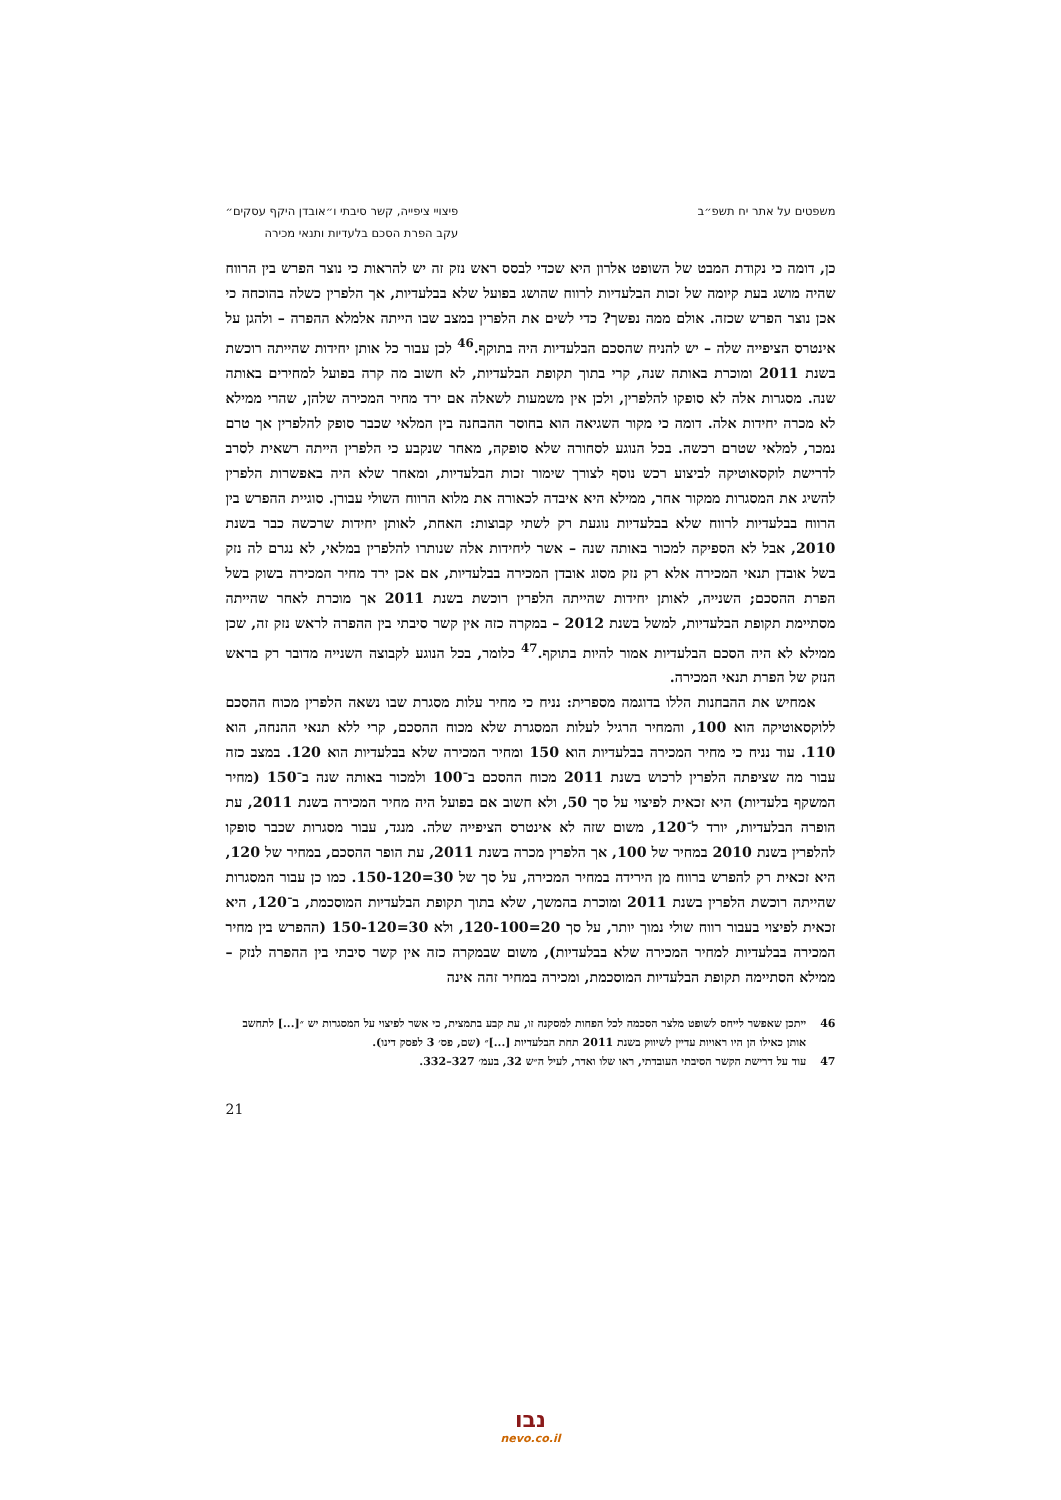משפטים על אתר יח תשפ״ב פיצויי ציפייה, קשר סיבתי ו״אובדן היקף עסקים״
עקב הפרת הסכם בלעדיות ותנאי מכירה
כן, דומה כי נקודת המבט של השופט אלרון היא שכדי לבסס ראש נזק זה יש להראות כי נוצר הפרש בין הרווח שהיה מושג בעת קיומה של זכות הבלעדיות לרווח שהושג בפועל שלא בבלעדיות, אך הלפרין כשלה בהוכחה כי אכן נוצר הפרש שכזה. אולם ממה נפשך? כדי לשים את הלפרין במצב שבו הייתה אלמלא ההפרה – ולהגן על אינטרס הציפייה שלה – יש להניח שהסכם הבלעדיות היה בתוקף.<sup>46</sup> לכן עבור כל אותן יחידות שהייתה רוכשת בשנת 2011 ומוכרת באותה שנה, קרי בתוך תקופת הבלעדיות, לא חשוב מה קרה בפועל למחירים באותה שנה. מסגרות אלה לא סופקו להלפרין, ולכן אין משמעות לשאלה אם ירד מחיר המכירה שלהן, שהרי ממילא לא מכרה יחידות אלה. דומה כי מקור השגיאה הוא בחוסר ההבחנה בין המלאי שכבר סופק להלפרין אך טרם נמכר, למלאי שטרם רכשה. בכל הנוגע לסחורה שלא סופקה, מאחר שנקבע כי הלפרין הייתה רשאית לסרב לדרישת לוקסאוטיקה לביצוע רכש נוסף לצורך שימור זכות הבלעדיות, ומאחר שלא היה באפשרות הלפרין להשיג את המסגרות ממקור אחר, ממילא היא איבדה לכאורה את מלוא הרווח השולי עבורן. סוגיית ההפרש בין הרווח בבלעדיות לרווח שלא בבלעדיות נוגעת רק לשתי קבוצות: האחת, לאותן יחידות שרכשה כבר בשנת 2010, אבל לא הספיקה למכור באותה שנה – אשר ליחידות אלה שנותרו להלפרין במלאי, לא נגרם לה נזק בשל אובדן תנאי המכירה אלא רק נזק מסוג אובדן המכירה בבלעדיות, אם אכן ירד מחיר המכירה בשוק בשל הפרת ההסכם; השנייה, לאותן יחידות שהייתה הלפרין רוכשת בשנת 2011 אך מוכרת לאחר שהייתה מסתיימת תקופת הבלעדיות, למשל בשנת 2012 – במקרה כזה אין קשר סיבתי בין ההפרה לראש נזק זה, שכן ממילא לא היה הסכם הבלעדיות אמור להיות בתוקף.<sup>47</sup> כלומר, בכל הנוגע לקבוצה השנייה מדובר רק בראש הנזק של הפרת תנאי המכירה.
אמחיש את ההבחנות הללו בדוגמה מספרית: נניח כי מחיר עלות מסגרת שבו נשאה הלפרין מכוח ההסכם ללוקסאוטיקה הוא 100, והמחיר הרגיל לעלות המסגרת שלא מכוח ההסכם, קרי ללא תנאי ההנחה, הוא 110. עוד נניח כי מחיר המכירה בבלעדיות הוא 150 ומחיר המכירה שלא בבלעדיות הוא 120. במצב כזה עבור מה שציפתה הלפרין לרכוש בשנת 2011 מכוח ההסכם ב־100 ולמכור באותה שנה ב־150 (מחיר המשקף בלעדיות) היא זכאית לפיצוי על סך 50, ולא חשוב אם בפועל היה מחיר המכירה בשנת 2011, עת הופרה הבלעדיות, יורד ל־120, משום שזה לא אינטרס הציפייה שלה. מנגד, עבור מסגרות שכבר סופקו להלפרין בשנת 2010 במחיר של 100, אך הלפרין מכרה בשנת 2011, עת הופר ההסכם, במחיר של 120, היא זכאית רק להפרש ברווח מן הירידה במחיר המכירה, על סך של 30=150-120. כמו כן עבור המסגרות שהייתה רוכשת הלפרין בשנת 2011 ומוכרת בהמשך, שלא בתוך תקופת הבלעדיות המוסכמת, ב־120, היא זכאית לפיצוי בעבור רווח שולי נמוך יותר, על סך 20=120-100, ולא 30=150-120 (ההפרש בין מחיר המכירה בבלעדיות למחיר המכירה שלא בבלעדיות), משום שבמקרה כזה אין קשר סיבתי בין ההפרה לנזק – ממילא הסתיימה תקופת הבלעדיות המוסכמת, ומכירה במחיר זהה אינה
46 ייתכן שאפשר לייחס לשופט מלצר הסכמה לכל הפחות למסקנה זו, עת קבע בתמצית, כי אשר לפיצוי על המסגרות יש ״[...] לתחשב אותן כאילו הן היו ראויות עדיין לשיווק בשנת 2011 תחת הבלעדיות [...]״ (שם, פס׳ 3 לפסק דינו).
47 עוד על דרישת הקשר הסיבתי העובדתי, ראו שלו ואדר, לעיל ה״ש 32, בעמ׳ 327–332.
21
נבו
nevo.co.il